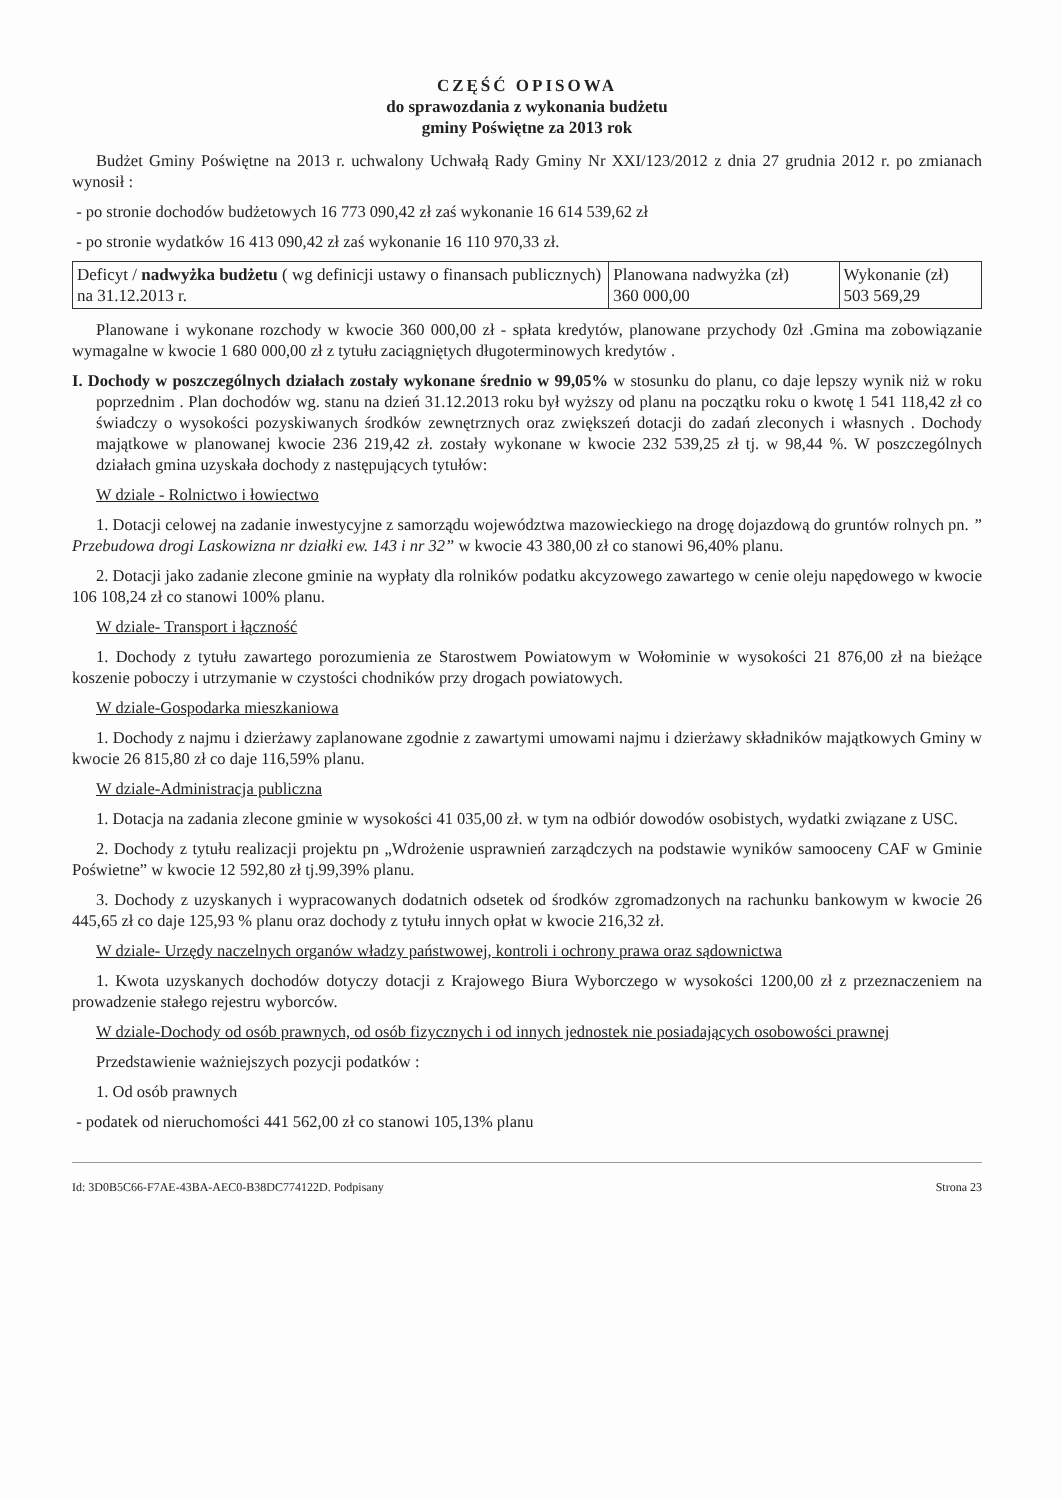CZĘŚĆ OPISOWA
do sprawozdania z wykonania budżetu
gminy Poświętne za 2013 rok
Budżet Gminy Poświętne na 2013 r. uchwalony Uchwałą Rady Gminy Nr XXI/123/2012 z dnia 27 grudnia 2012 r. po zmianach wynosił :
- po stronie dochodów budżetowych 16 773 090,42 zł zaś wykonanie 16 614 539,62 zł
- po stronie wydatków 16 413 090,42 zł zaś wykonanie 16 110 970,33 zł.
| Deficyt / nadwyżka budżetu ( wg definicji ustawy o finansach publicznych) na 31.12.2013 r. | Planowana nadwyżka (zł) 360 000,00 | Wykonanie (zł) 503 569,29 |
Planowane i wykonane rozchody w kwocie 360 000,00 zł - spłata kredytów, planowane przychody 0zł .Gmina ma zobowiązanie wymagalne w kwocie 1 680 000,00 zł z tytułu zaciągniętych długoterminowych kredytów .
I. Dochody w poszczególnych działach zostały wykonane średnio w 99,05% w stosunku do planu, co daje lepszy wynik niż w roku poprzednim . Plan dochodów wg. stanu na dzień 31.12.2013 roku był wyższy od planu na początku roku o kwotę 1 541 118,42 zł co świadczy o wysokości pozyskiwanych środków zewnętrznych oraz zwiększeń dotacji do zadań zleconych i własnych . Dochody majątkowe w planowanej kwocie 236 219,42 zł. zostały wykonane w kwocie 232 539,25 zł tj. w 98,44 %. W poszczególnych działach gmina uzyskała dochody z następujących tytułów:
W dziale - Rolnictwo i łowiectwo
1. Dotacji celowej na zadanie inwestycyjne z samorządu województwa mazowieckiego na drogę dojazdową do gruntów rolnych pn. ” Przebudowa drogi Laskowizna nr działki ew. 143 i nr 32” w kwocie 43 380,00 zł co stanowi 96,40% planu.
2. Dotacji jako zadanie zlecone gminie na wypłaty dla rolników podatku akcyzowego zawartego w cenie oleju napędowego w kwocie 106 108,24 zł co stanowi 100% planu.
W dziale- Transport i łączność
1. Dochody z tytułu zawartego porozumienia ze Starostwem Powiatowym w Wołominie w wysokości 21 876,00 zł na bieżące koszenie poboczy i utrzymanie w czystości chodników przy drogach powiatowych.
W dziale-Gospodarka mieszkaniowa
1. Dochody z najmu i dzierżawy zaplanowane zgodnie z zawartymi umowami najmu i dzierżawy składników majątkowych Gminy w kwocie 26 815,80 zł co daje 116,59% planu.
W dziale-Administracja publiczna
1. Dotacja na zadania zlecone gminie w wysokości 41 035,00 zł. w tym na odbiór dowodów osobistych, wydatki związane z USC.
2. Dochody z tytułu realizacji projektu pn „Wdrożenie usprawnień zarządczych na podstawie wyników samooceny CAF w Gminie Poświetne” w kwocie 12 592,80 zł tj.99,39% planu.
3. Dochody z uzyskanych i wypracowanych dodatnich odsetek od środków zgromadzonych na rachunku bankowym w kwocie 26 445,65 zł co daje 125,93 % planu oraz dochody z tytułu innych opłat w kwocie 216,32 zł.
W dziale- Urzędy naczelnych organów władzy państwowej, kontroli i ochrony prawa oraz sądownictwa
1. Kwota uzyskanych dochodów dotyczy dotacji z Krajowego Biura Wyborczego w wysokości 1200,00 zł z przeznaczeniem na prowadzenie stałego rejestru wyborców.
W dziale-Dochody od osób prawnych, od osób fizycznych i od innych jednostek nie posiadających osobowości prawnej
Przedstawienie ważniejszych pozycji podatków :
1. Od osób prawnych
- podatek od nieruchomości 441 562,00 zł co stanowi 105,13% planu
Id: 3D0B5C66-F7AE-43BA-AEC0-B38DC774122D. Podpisany Strona 23